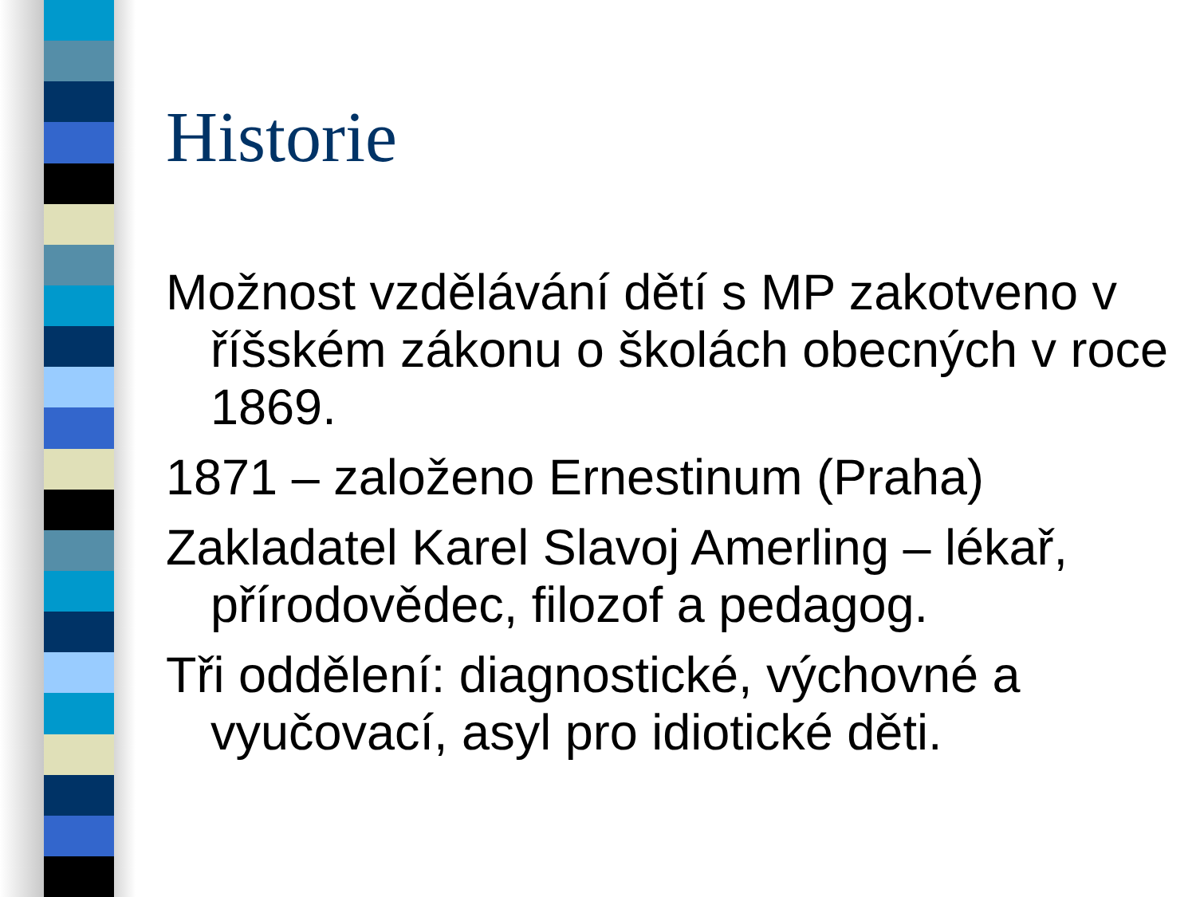Historie
Možnost vzdělávání dětí s MP zakotveno v říšském zákonu o školách obecných v roce 1869.
1871 – založeno Ernestinum (Praha)
Zakladatel Karel Slavoj Amerling – lékař, přírodovědec, filozof a pedagog.
Tři oddělení: diagnostické, výchovné a vyučovací, asyl pro idiotické děti.